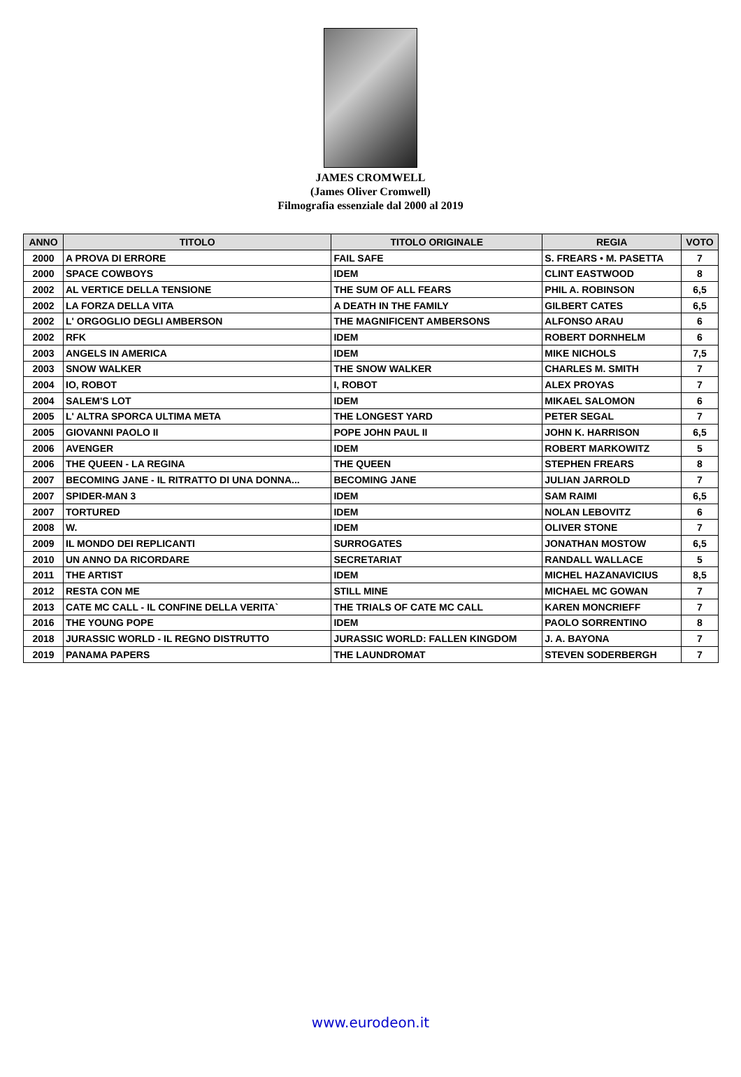JAMES CROMWELL
(James Oliver Cromwell)
Filmografia essenziale dal 2000 al 2019
| ANNO | TITOLO | TITOLO ORIGINALE | REGIA | VOTO |
| --- | --- | --- | --- | --- |
| 2000 | A PROVA DI ERRORE | FAIL SAFE | S. FREARS • M. PASETTA | 7 |
| 2000 | SPACE COWBOYS | IDEM | CLINT EASTWOOD | 8 |
| 2002 | AL VERTICE DELLA TENSIONE | THE SUM OF ALL FEARS | PHIL A. ROBINSON | 6,5 |
| 2002 | LA FORZA DELLA VITA | A DEATH IN THE FAMILY | GILBERT CATES | 6,5 |
| 2002 | L' ORGOGLIO DEGLI AMBERSON | THE MAGNIFICENT AMBERSONS | ALFONSO ARAU | 6 |
| 2002 | RFK | IDEM | ROBERT DORNHELM | 6 |
| 2003 | ANGELS IN AMERICA | IDEM | MIKE NICHOLS | 7,5 |
| 2003 | SNOW WALKER | THE SNOW WALKER | CHARLES M. SMITH | 7 |
| 2004 | IO, ROBOT | I, ROBOT | ALEX PROYAS | 7 |
| 2004 | SALEM'S LOT | IDEM | MIKAEL SALOMON | 6 |
| 2005 | L' ALTRA SPORCA ULTIMA META | THE LONGEST YARD | PETER SEGAL | 7 |
| 2005 | GIOVANNI PAOLO II | POPE JOHN PAUL II | JOHN K. HARRISON | 6,5 |
| 2006 | AVENGER | IDEM | ROBERT MARKOWITZ | 5 |
| 2006 | THE QUEEN - LA REGINA | THE QUEEN | STEPHEN FREARS | 8 |
| 2007 | BECOMING JANE - IL RITRATTO DI UNA DONNA... | BECOMING JANE | JULIAN JARROLD | 7 |
| 2007 | SPIDER-MAN 3 | IDEM | SAM RAIMI | 6,5 |
| 2007 | TORTURED | IDEM | NOLAN LEBOVITZ | 6 |
| 2008 | W. | IDEM | OLIVER STONE | 7 |
| 2009 | IL MONDO DEI REPLICANTI | SURROGATES | JONATHAN MOSTOW | 6,5 |
| 2010 | UN ANNO DA RICORDARE | SECRETARIAT | RANDALL WALLACE | 5 |
| 2011 | THE ARTIST | IDEM | MICHEL HAZANAVICIUS | 8,5 |
| 2012 | RESTA CON ME | STILL MINE | MICHAEL MC GOWAN | 7 |
| 2013 | CATE MC CALL - IL CONFINE DELLA VERITA` | THE TRIALS OF CATE MC CALL | KAREN MONCRIEFF | 7 |
| 2016 | THE YOUNG POPE | IDEM | PAOLO SORRENTINO | 8 |
| 2018 | JURASSIC WORLD - IL REGNO DISTRUTTO | JURASSIC WORLD: FALLEN KINGDOM | J. A. BAYONA | 7 |
| 2019 | PANAMA PAPERS | THE LAUNDROMAT | STEVEN SODERBERGH | 7 |
www.eurodeon.it